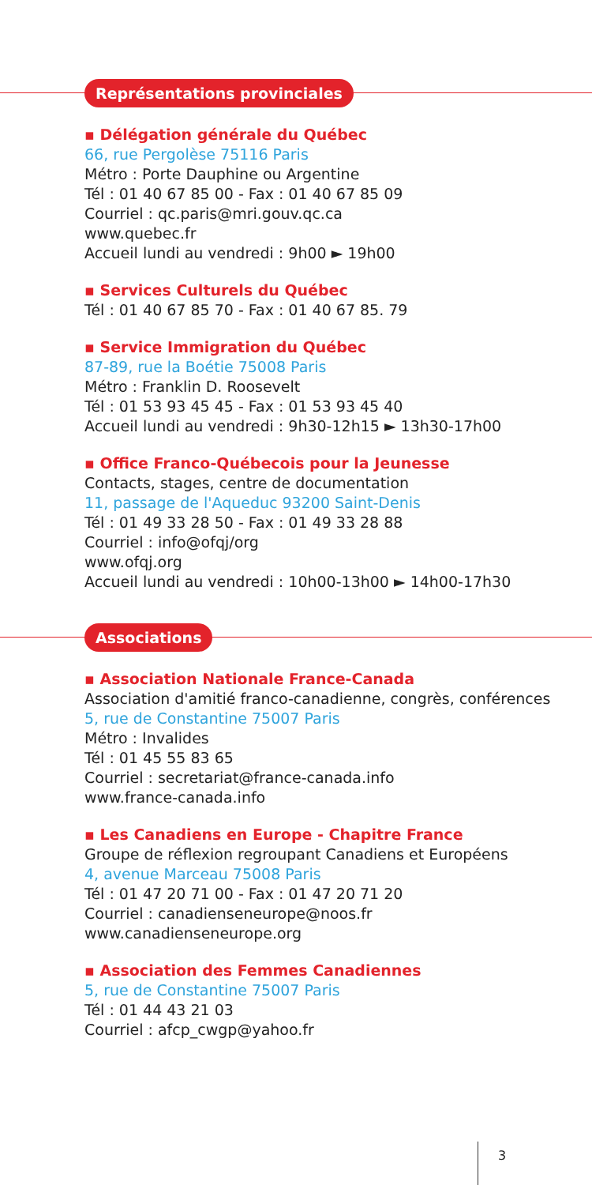Représentations provinciales
▪ Délégation générale du Québec
66, rue Pergolèse 75116 Paris
Métro : Porte Dauphine ou Argentine
Tél : 01 40 67 85 00 - Fax : 01 40 67 85 09
Courriel : qc.paris@mri.gouv.qc.ca
www.quebec.fr
Accueil lundi au vendredi : 9h00 ► 19h00
▪ Services Culturels du Québec
Tél : 01 40 67 85 70 - Fax : 01 40 67 85. 79
▪ Service Immigration du Québec
87-89, rue la Boétie 75008 Paris
Métro : Franklin D. Roosevelt
Tél : 01 53 93 45 45 - Fax : 01 53 93 45 40
Accueil lundi au vendredi : 9h30-12h15 ► 13h30-17h00
▪ Office Franco-Québecois pour la Jeunesse
Contacts, stages, centre de documentation
11, passage de l'Aqueduc 93200 Saint-Denis
Tél : 01 49 33 28 50 - Fax : 01 49 33 28 88
Courriel : info@ofqj/org
www.ofqj.org
Accueil lundi au vendredi : 10h00-13h00 ► 14h00-17h30
Associations
▪ Association Nationale France-Canada
Association d'amitié franco-canadienne, congrès, conférences
5, rue de Constantine 75007 Paris
Métro : Invalides
Tél : 01 45 55 83 65
Courriel : secretariat@france-canada.info
www.france-canada.info
▪ Les Canadiens en Europe - Chapitre France
Groupe de réflexion regroupant Canadiens et Européens
4, avenue Marceau 75008 Paris
Tél : 01 47 20 71 00 - Fax : 01 47 20 71 20
Courriel : canadienseneurope@noos.fr
www.canadienseneurope.org
▪ Association des Femmes Canadiennes
5, rue de Constantine 75007 Paris
Tél : 01 44 43 21 03
Courriel : afcp_cwgp@yahoo.fr
3